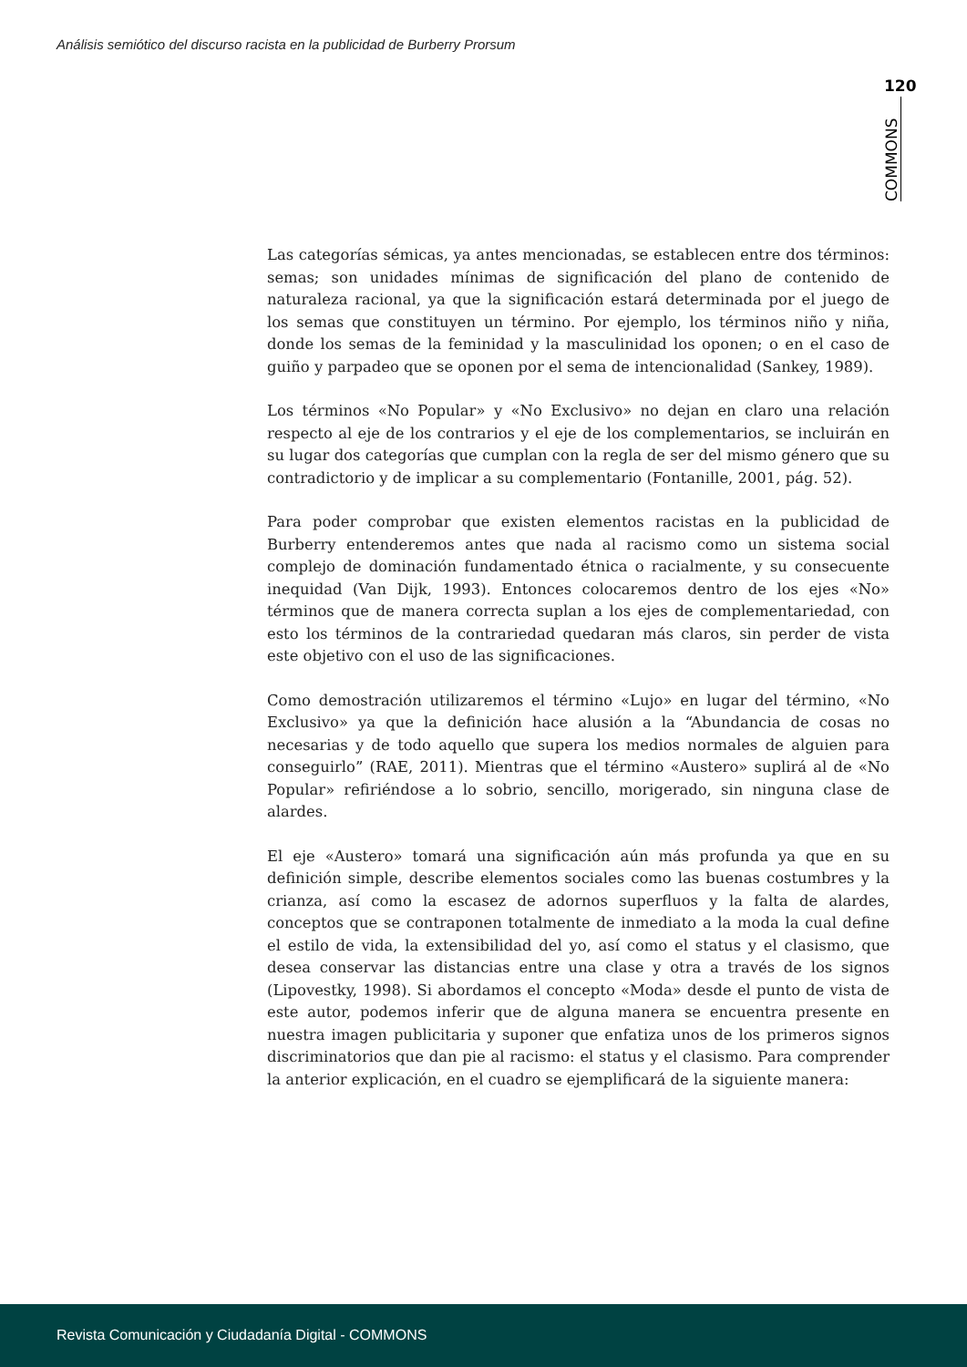Análisis semiótico del discurso racista en la publicidad de Burberry Prorsum
120
COMMONS
Las categorías sémicas, ya antes mencionadas, se establecen entre dos términos: semas; son unidades mínimas de significación del plano de contenido de naturaleza racional, ya que la significación estará determinada por el juego de los semas que constituyen un término. Por ejemplo, los términos niño y niña, donde los semas de la feminidad y la masculinidad los oponen; o en el caso de guiño y parpadeo que se oponen por el sema de intencionalidad (Sankey, 1989).
Los términos «No Popular» y «No Exclusivo» no dejan en claro una relación respecto al eje de los contrarios y el eje de los complementarios, se incluirán en su lugar dos categorías que cumplan con la regla de ser del mismo género que su contradictorio y de implicar a su complementario (Fontanille, 2001, pág. 52).
Para poder comprobar que existen elementos racistas en la publicidad de Burberry entenderemos antes que nada al racismo como un sistema social complejo de dominación fundamentado étnica o racialmente, y su consecuente inequidad (Van Dijk, 1993). Entonces colocaremos dentro de los ejes «No» términos que de manera correcta suplan a los ejes de complementariedad, con esto los términos de la contrariedad quedaran más claros, sin perder de vista este objetivo con el uso de las significaciones.
Como demostración utilizaremos el término «Lujo» en lugar del término, «No Exclusivo» ya que la definición hace alusión a la “Abundancia de cosas no necesarias y de todo aquello que supera los medios normales de alguien para conseguirlo” (RAE, 2011). Mientras que el término «Austero» suplirá al de «No Popular» refiriéndose a lo sobrio, sencillo, morigerado, sin ninguna clase de alardes.
El eje «Austero» tomará una significación aún más profunda ya que en su definición simple, describe elementos sociales como las buenas costumbres y la crianza, así como la escasez de adornos superfluos y la falta de alardes, conceptos que se contraponen totalmente de inmediato a la moda la cual define el estilo de vida, la extensibilidad del yo, así como el status y el clasismo, que desea conservar las distancias entre una clase y otra a través de los signos (Lipovestky, 1998). Si abordamos el concepto «Moda» desde el punto de vista de este autor, podemos inferir que de alguna manera se encuentra presente en nuestra imagen publicitaria y suponer que enfatiza unos de los primeros signos discriminatorios que dan pie al racismo: el status y el clasismo. Para comprender la anterior explicación, en el cuadro se ejemplificará de la siguiente manera:
Revista Comunicación y Ciudadanía Digital - COMMONS